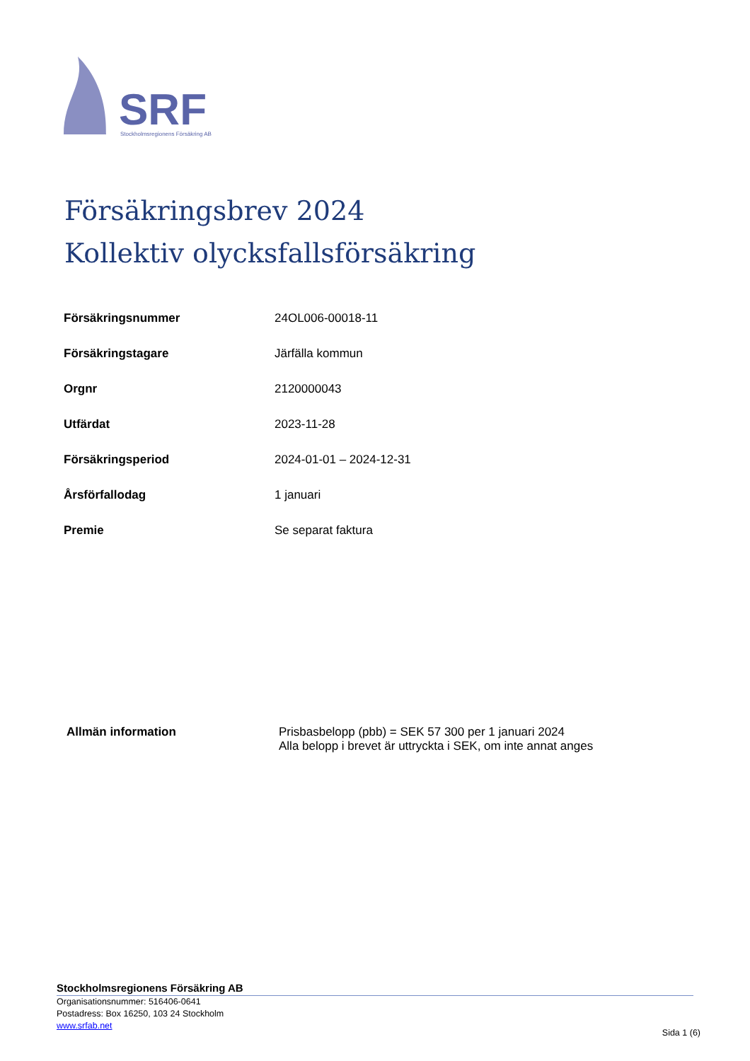SRF
Stockholmsregionens Försäkring AB
Försäkringsbrev 2024
Kollektiv olycksfallsförsäkring
| Försäkringsnummer | 24OL006-00018-11 |
| Försäkringstagare | Järfälla kommun |
| Orgnr | 2120000043 |
| Utfärdat | 2023-11-28 |
| Försäkringsperiod | 2024-01-01 – 2024-12-31 |
| Årsförfallodag | 1 januari |
| Premie | Se separat faktura |
Allmän information Prisbasbelopp (pbb) = SEK 57 300 per 1 januari 2024
Alla belopp i brevet är uttryckta i SEK, om inte annat anges
Stockholmsregionens Försäkring AB
Organisationsnummer: 516406-0641
Postadress: Box 16250, 103 24 Stockholm
www.srfab.net
Sida 1 (6)